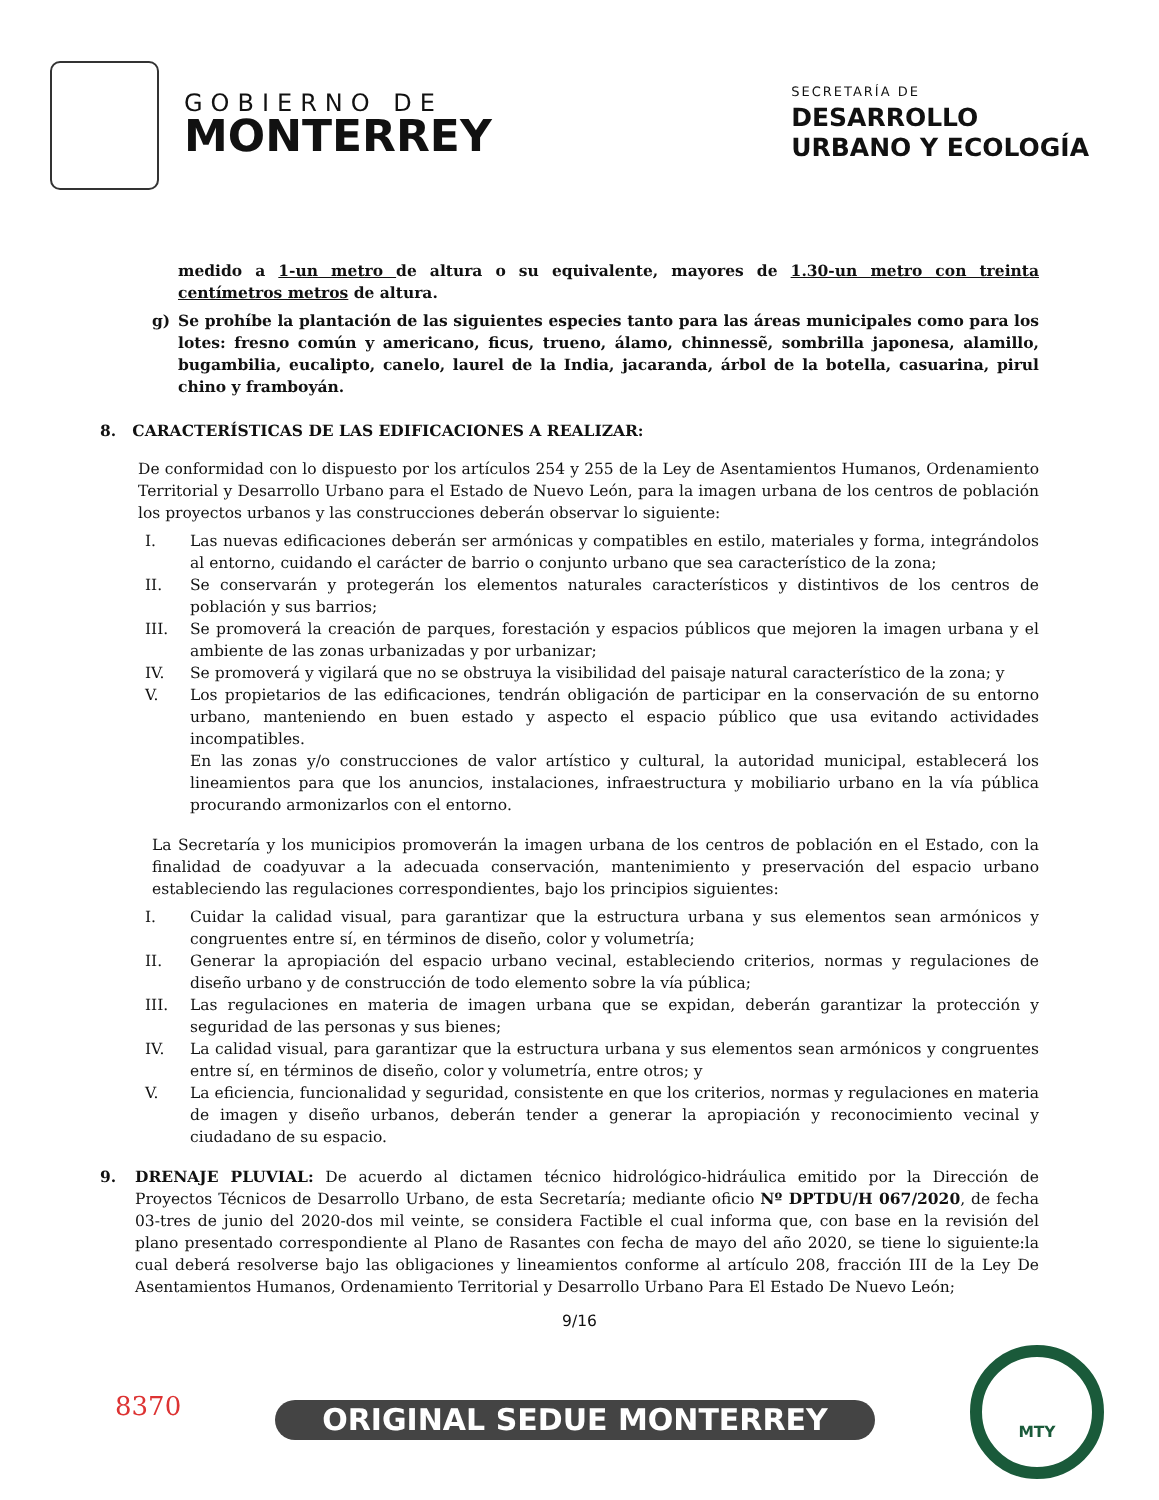GOBIERNO DE
MONTERREY
SECRETARÍA DE
DESARROLLO
URBANO Y ECOLOGÍA
medido a 1-un metro de altura o su equivalente, mayores de 1.30-un metro con treinta centímetros metros de altura.
g) Se prohíbe la plantación de las siguientes especies tanto para las áreas municipales como para los lotes: fresno común y americano, ficus, trueno, álamo, chinnessẽ, sombrilla japonesa, alamillo, bugambilia, eucalipto, canelo, laurel de la India, jacaranda, árbol de la botella, casuarina, pirul chino y framboyán.
8. CARACTERÍSTICAS DE LAS EDIFICACIONES A REALIZAR:
De conformidad con lo dispuesto por los artículos 254 y 255 de la Ley de Asentamientos Humanos, Ordenamiento Territorial y Desarrollo Urbano para el Estado de Nuevo León, para la imagen urbana de los centros de población los proyectos urbanos y las construcciones deberán observar lo siguiente:
I. Las nuevas edificaciones deberán ser armónicas y compatibles en estilo, materiales y forma, integrándolos al entorno, cuidando el carácter de barrio o conjunto urbano que sea característico de la zona;
II. Se conservarán y protegerán los elementos naturales característicos y distintivos de los centros de población y sus barrios;
III. Se promoverá la creación de parques, forestación y espacios públicos que mejoren la imagen urbana y el ambiente de las zonas urbanizadas y por urbanizar;
IV. Se promoverá y vigilará que no se obstruya la visibilidad del paisaje natural característico de la zona; y
V. Los propietarios de las edificaciones, tendrán obligación de participar en la conservación de su entorno urbano, manteniendo en buen estado y aspecto el espacio público que usa evitando actividades incompatibles.
En las zonas y/o construcciones de valor artístico y cultural, la autoridad municipal, establecerá los lineamientos para que los anuncios, instalaciones, infraestructura y mobiliario urbano en la vía pública procurando armonizarlos con el entorno.
La Secretaría y los municipios promoverán la imagen urbana de los centros de población en el Estado, con la finalidad de coadyuvar a la adecuada conservación, mantenimiento y preservación del espacio urbano estableciendo las regulaciones correspondientes, bajo los principios siguientes:
I. Cuidar la calidad visual, para garantizar que la estructura urbana y sus elementos sean armónicos y congruentes entre sí, en términos de diseño, color y volumetría;
II. Generar la apropiación del espacio urbano vecinal, estableciendo criterios, normas y regulaciones de diseño urbano y de construcción de todo elemento sobre la vía pública;
III. Las regulaciones en materia de imagen urbana que se expidan, deberán garantizar la protección y seguridad de las personas y sus bienes;
IV. La calidad visual, para garantizar que la estructura urbana y sus elementos sean armónicos y congruentes entre sí, en términos de diseño, color y volumetría, entre otros; y
V. La eficiencia, funcionalidad y seguridad, consistente en que los criterios, normas y regulaciones en materia de imagen y diseño urbanos, deberán tender a generar la apropiación y reconocimiento vecinal y ciudadano de su espacio.
9. DRENAJE PLUVIAL: De acuerdo al dictamen técnico hidrológico-hidráulica emitido por la Dirección de Proyectos Técnicos de Desarrollo Urbano, de esta Secretaría; mediante oficio Nº DPTDU/H 067/2020, de fecha 03-tres de junio del 2020-dos mil veinte, se considera Factible el cual informa que, con base en la revisión del plano presentado correspondiente al Plano de Rasantes con fecha de mayo del año 2020, se tiene lo siguiente:la cual deberá resolverse bajo las obligaciones y lineamientos conforme al artículo 208, fracción III de la Ley De Asentamientos Humanos, Ordenamiento Territorial y Desarrollo Urbano Para El Estado De Nuevo León;
9/16
8370 ORIGINAL SEDUE MONTERREY
MTY